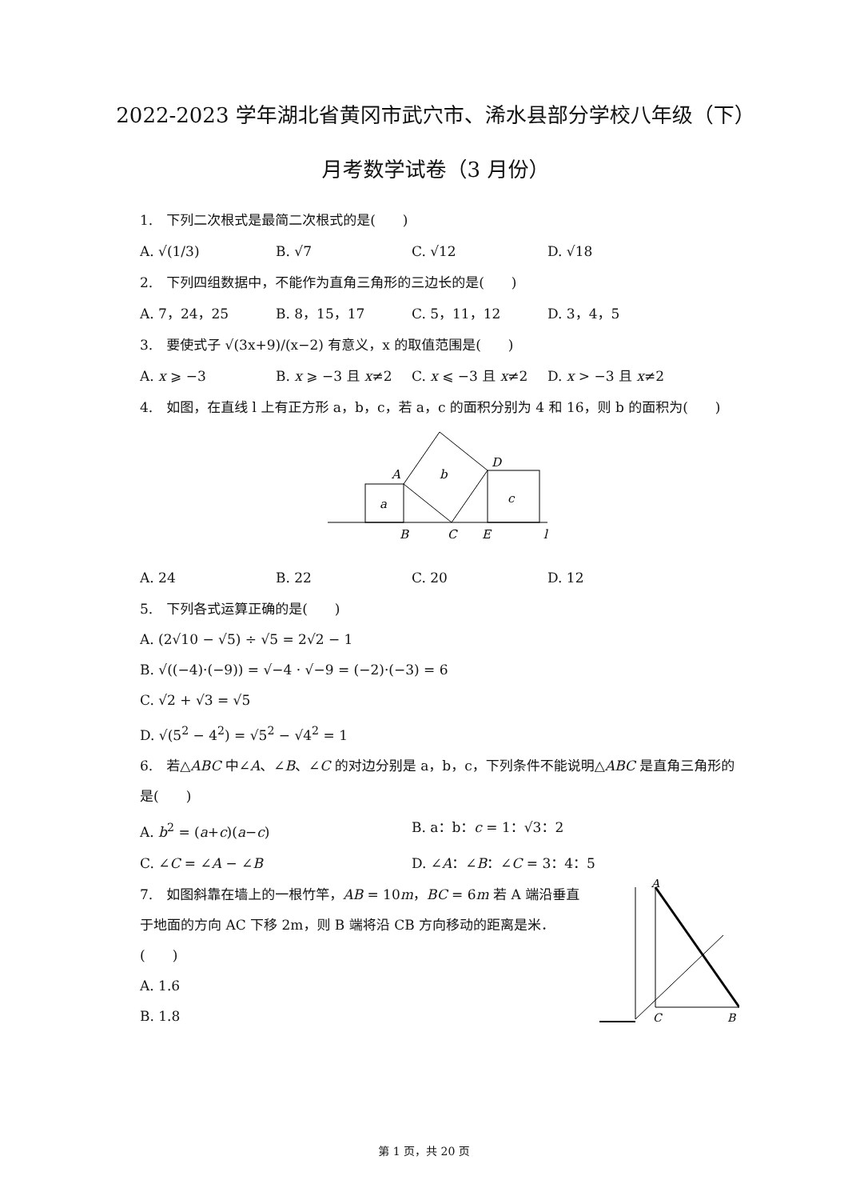2022-2023 学年湖北省黄冈市武穴市、浠水县部分学校八年级（下）月考数学试卷（3 月份）
1.　下列二次根式是最简二次根式的是(　　)
A. √(1/3) B. √7 C. √12 D. √18
2.　下列四组数据中，不能作为直角三角形的三边长的是(　　)
A. 7，24，25 B. 8，15，17 C. 5，11，12 D. 3，4，5
3.　要使式子 √(3x+9)/(x−2) 有意义，x 的取值范围是(　　)
A. x ⩾ −3 B. x ⩾ −3 且 x≠2 C. x ⩽ −3 且 x≠2 D. x > −3 且 x≠2
4.　如图，在直线 l 上有正方形 a，b，c，若 a，c 的面积分别为 4 和 16，则 b 的面积为(　　)
a
b
c
A
D
B
C
E
l
A. 24 B. 22 C. 20 D. 12
5.　下列各式运算正确的是(　　)
A. (2√10 − √5) ÷ √5 = 2√2 − 1
B. √((−4)·(−9)) = √−4 · √−9 = (−2)·(−3) = 6
C. √2 + √3 = √5
D. √(5<sup>2</sup> − 4<sup>2</sup>) = √5<sup>2</sup> − √4<sup>2</sup> = 1
6.　若△ABC 中∠A、∠B、∠C 的对边分别是 a，b，c，下列条件不能说明△ABC 是直角三角形的是(　　)
A. b<sup>2</sup> = (a+c)(a−c) B. a：b：c = 1：√3：2
C. ∠C = ∠A − ∠B D. ∠A：∠B：∠C = 3：4：5
7.　如图斜靠在墙上的一根竹竿，AB = 10m，BC = 6m 若 A 端沿垂直于地面的方向 AC 下移 2m，则 B 端将沿 CB 方向移动的距离是米．(　　)
A. 1.6
B. 1.8
A
C
B
第 1 页，共 20 页